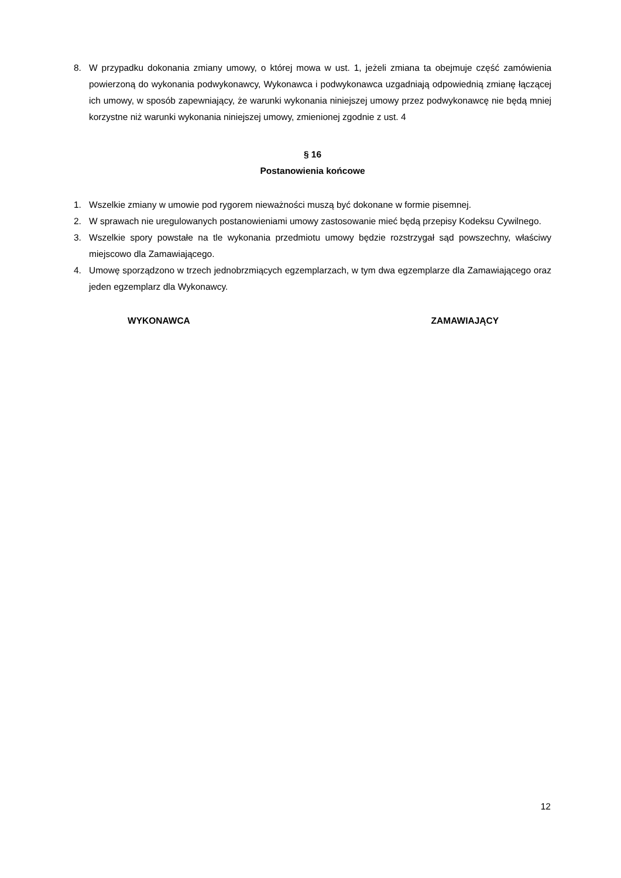8. W przypadku dokonania zmiany umowy, o której mowa w ust. 1, jeżeli zmiana ta obejmuje część zamówienia powierzoną do wykonania podwykonawcy, Wykonawca i podwykonawca uzgadniają odpowiednią zmianę łączącej ich umowy, w sposób zapewniający, że warunki wykonania niniejszej umowy przez podwykonawcę nie będą mniej korzystne niż warunki wykonania niniejszej umowy, zmienionej zgodnie z ust. 4
§ 16
Postanowienia końcowe
1. Wszelkie zmiany w umowie pod rygorem nieważności muszą być dokonane w formie pisemnej.
2. W sprawach nie uregulowanych postanowieniami umowy zastosowanie mieć będą przepisy Kodeksu Cywilnego.
3. Wszelkie spory powstałe na tle wykonania przedmiotu umowy będzie rozstrzygał sąd powszechny, właściwy miejscowo dla Zamawiającego.
4. Umowę sporządzono w trzech jednobrzmiących egzemplarzach, w tym dwa egzemplarze dla Zamawiającego oraz jeden egzemplarz dla Wykonawcy.
WYKONAWCA ZAMAWIAJĄCY
12